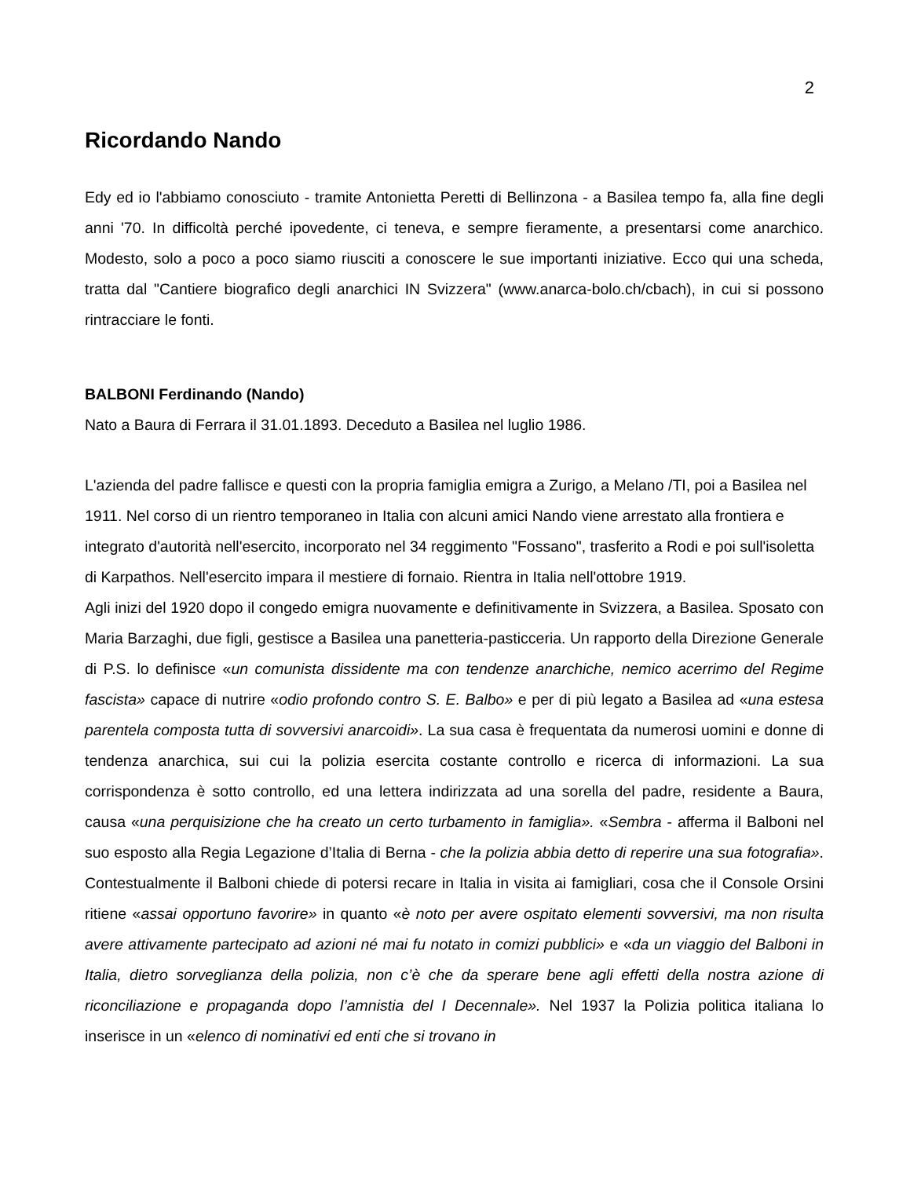2
Ricordando Nando
Edy ed io l'abbiamo conosciuto - tramite Antonietta Peretti di Bellinzona - a Basilea tempo fa, alla fine degli anni '70. In difficoltà perché ipovedente, ci teneva, e sempre fieramente, a presentarsi come anarchico. Modesto, solo a poco a poco siamo riusciti a conoscere le sue importanti iniziative. Ecco qui una scheda, tratta dal "Cantiere biografico degli anarchici IN Svizzera" (www.anarca-bolo.ch/cbach), in cui si possono rintracciare le fonti.
BALBONI Ferdinando (Nando)
Nato a Baura di Ferrara il 31.01.1893. Deceduto a Basilea nel luglio 1986.
L'azienda del padre fallisce e questi con la propria famiglia emigra a Zurigo, a Melano /TI, poi a Basilea nel 1911. Nel corso di un rientro temporaneo in Italia con alcuni amici Nando viene arrestato alla frontiera e integrato d'autorità nell'esercito, incorporato nel 34 reggimento "Fossano", trasferito a Rodi e poi sull'isoletta di Karpathos. Nell'esercito impara il mestiere di fornaio. Rientra in Italia nell'ottobre 1919.
Agli inizi del 1920 dopo il congedo emigra nuovamente e definitivamente in Svizzera, a Basilea. Sposato con Maria Barzaghi, due figli, gestisce a Basilea una panetteria-pasticceria. Un rapporto della Direzione Generale di P.S. lo definisce «un comunista dissidente ma con tendenze anarchiche, nemico acerrimo del Regime fascista» capace di nutrire «odio profondo contro S. E. Balbo» e per di più legato a Basilea ad «una estesa parentela composta tutta di sovversivi anarcoidi». La sua casa è frequentata da numerosi uomini e donne di tendenza anarchica, sui cui la polizia esercita costante controllo e ricerca di informazioni. La sua corrispondenza è sotto controllo, ed una lettera indirizzata ad una sorella del padre, residente a Baura, causa «una perquisizione che ha creato un certo turbamento in famiglia». «Sembra - afferma il Balboni nel suo esposto alla Regia Legazione d’Italia di Berna - che la polizia abbia detto di reperire una sua fotografia». Contestualmente il Balboni chiede di potersi recare in Italia in visita ai famigliari, cosa che il Console Orsini ritiene «assai opportuno favorire» in quanto «è noto per avere ospitato elementi sovversivi, ma non risulta avere attivamente partecipato ad azioni né mai fu notato in comizi pubblici» e «da un viaggio del Balboni in Italia, dietro sorveglianza della polizia, non c’è che da sperare bene agli effetti della nostra azione di riconciliazione e propaganda dopo l’amnistia del I Decennale». Nel 1937 la Polizia politica italiana lo inserisce in un «elenco di nominativi ed enti che si trovano in